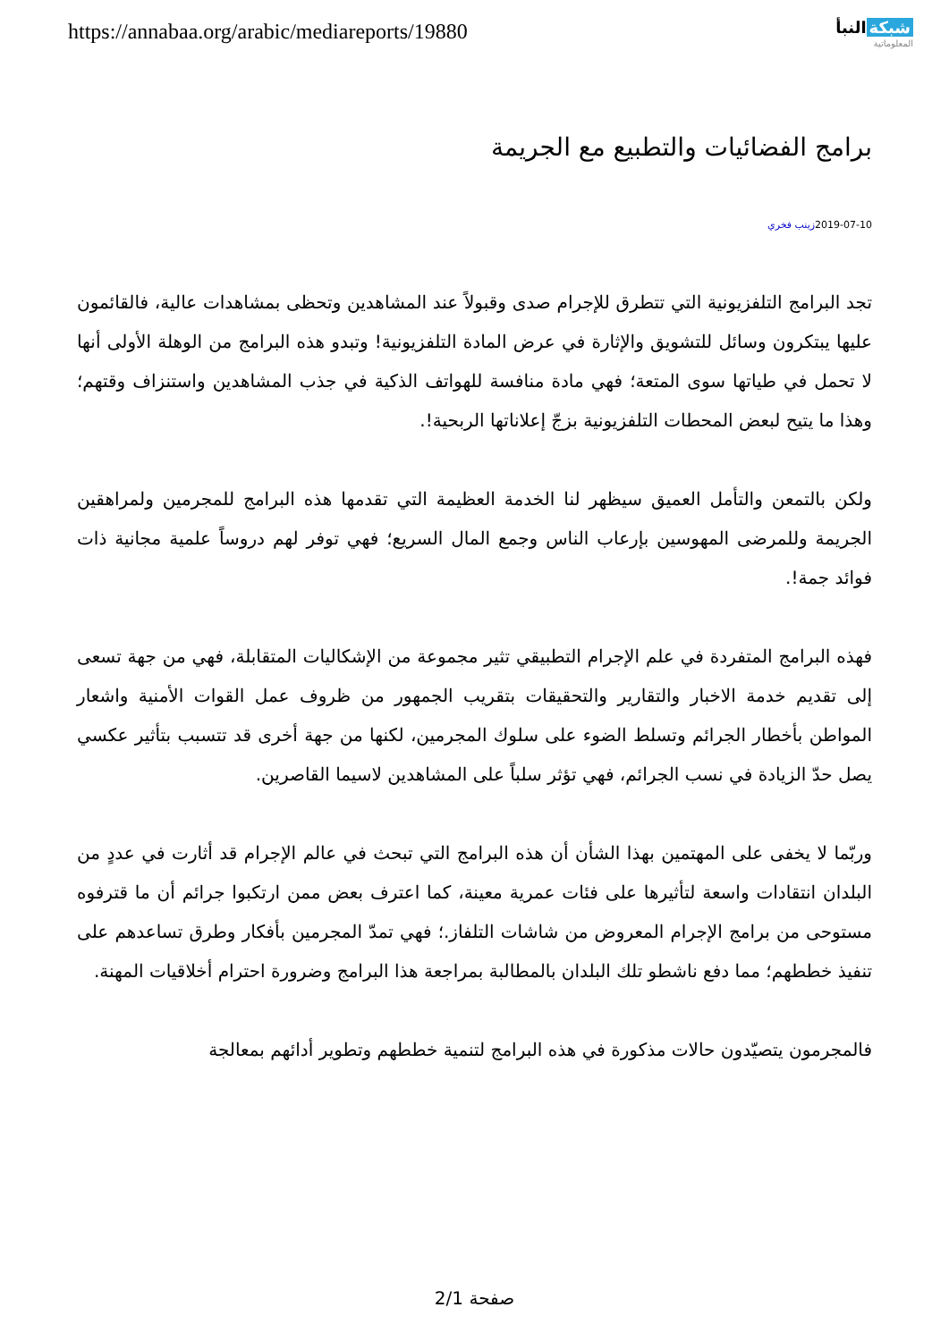https://annabaa.org/arabic/mediareports/19880
شبكة النبأ
المعلوماتية
برامج الفضائيات والتطبيع مع الجريمة
2019-07-10زينب فخري
تجد البرامج التلفزيونية التي تتطرق للإجرام صدى وقبولاً عند المشاهدين وتحظى بمشاهدات عالية، فالقائمون عليها يبتكرون وسائل للتشويق والإثارة في عرض المادة التلفزيونية! وتبدو هذه البرامج من الوهلة الأولى أنها لا تحمل في طياتها سوى المتعة؛ فهي مادة منافسة للهواتف الذكية في جذب المشاهدين واستنزاف وقتهم؛ وهذا ما يتيح لبعض المحطات التلفزيونية بزجّ إعلاناتها الربحية!.
ولكن بالتمعن والتأمل العميق سيظهر لنا الخدمة العظيمة التي تقدمها هذه البرامج للمجرمين ولمراهقين الجريمة وللمرضى المهوسين بإرعاب الناس وجمع المال السريع؛ فهي توفر لهم دروساً علمية مجانية ذات فوائد جمة!.
فهذه البرامج المتفردة في علم الإجرام التطبيقي تثير مجموعة من الإشكاليات المتقابلة، فهي من جهة تسعى إلى تقديم خدمة الاخبار والتقارير والتحقيقات بتقريب الجمهور من ظروف عمل القوات الأمنية واشعار المواطن بأخطار الجرائم وتسلط الضوء على سلوك المجرمين، لكنها من جهة أخرى قد تتسبب بتأثير عكسي يصل حدّ الزيادة في نسب الجرائم، فهي تؤثر سلباً على المشاهدين لاسيما القاصرين.
وربّما لا يخفى على المهتمين بهذا الشأن أن هذه البرامج التي تبحث في عالم الإجرام قد أثارت في عددٍ من البلدان انتقادات واسعة لتأثيرها على فئات عمرية معينة، كما اعترف بعض ممن ارتكبوا جرائم أن ما قترفوه مستوحى من برامج الإجرام المعروض من شاشات التلفاز.؛ فهي تمدّ المجرمين بأفكار وطرق تساعدهم على تنفيذ خططهم؛ مما دفع ناشطو تلك البلدان بالمطالبة بمراجعة هذا البرامج وضرورة احترام أخلاقيات المهنة.
فالمجرمون يتصيّدون حالات مذكورة في هذه البرامج لتنمية خططهم وتطوير أدائهم بمعالجة
صفحة 2/1